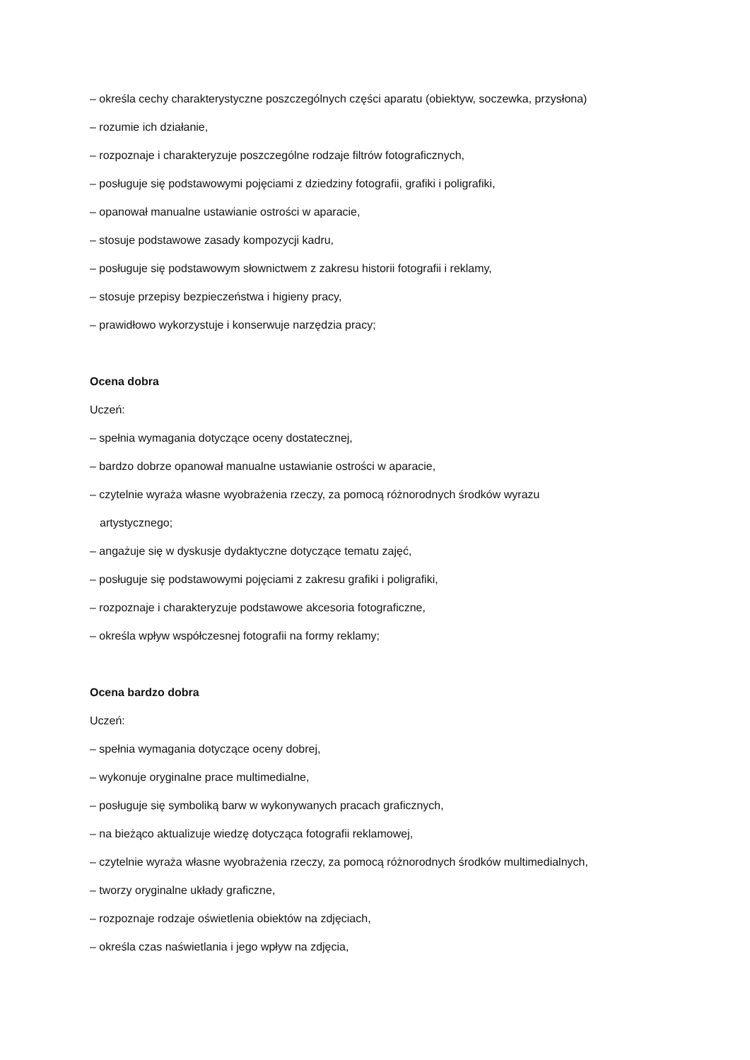– określa cechy charakterystyczne poszczególnych części aparatu (obiektyw, soczewka, przysłona)
– rozumie ich działanie,
– rozpoznaje i charakteryzuje poszczególne rodzaje filtrów fotograficznych,
– posługuje się podstawowymi pojęciami z dziedziny fotografii, grafiki i poligrafiki,
– opanował manualne ustawianie ostrości w aparacie,
– stosuje podstawowe zasady kompozycji kadru,
– posługuje się podstawowym słownictwem z zakresu historii fotografii i reklamy,
– stosuje przepisy bezpieczeństwa i higieny pracy,
– prawidłowo wykorzystuje i konserwuje narzędzia pracy;
Ocena dobra
Uczeń:
– spełnia wymagania dotyczące oceny dostatecznej,
– bardzo dobrze opanował manualne ustawianie ostrości w aparacie,
– czytelnie wyraża własne wyobrażenia rzeczy, za pomocą różnorodnych środków wyrazu
artystycznego;
– angażuje się w dyskusje dydaktyczne dotyczące tematu zajęć,
– posługuje się podstawowymi pojęciami z zakresu grafiki i poligrafiki,
– rozpoznaje i charakteryzuje podstawowe akcesoria fotograficzne,
– określa wpływ współczesnej fotografii na formy reklamy;
Ocena bardzo dobra
Uczeń:
– spełnia wymagania dotyczące oceny dobrej,
– wykonuje oryginalne prace multimedialne,
– posługuje się symboliką barw w wykonywanych pracach graficznych,
– na bieżąco aktualizuje wiedzę dotycząca fotografii reklamowej,
– czytelnie wyraża własne wyobrażenia rzeczy, za pomocą różnorodnych środków multimedialnych,
– tworzy oryginalne układy graficzne,
– rozpoznaje rodzaje oświetlenia obiektów na zdjęciach,
– określa czas naświetlania i jego wpływ na zdjęcia,